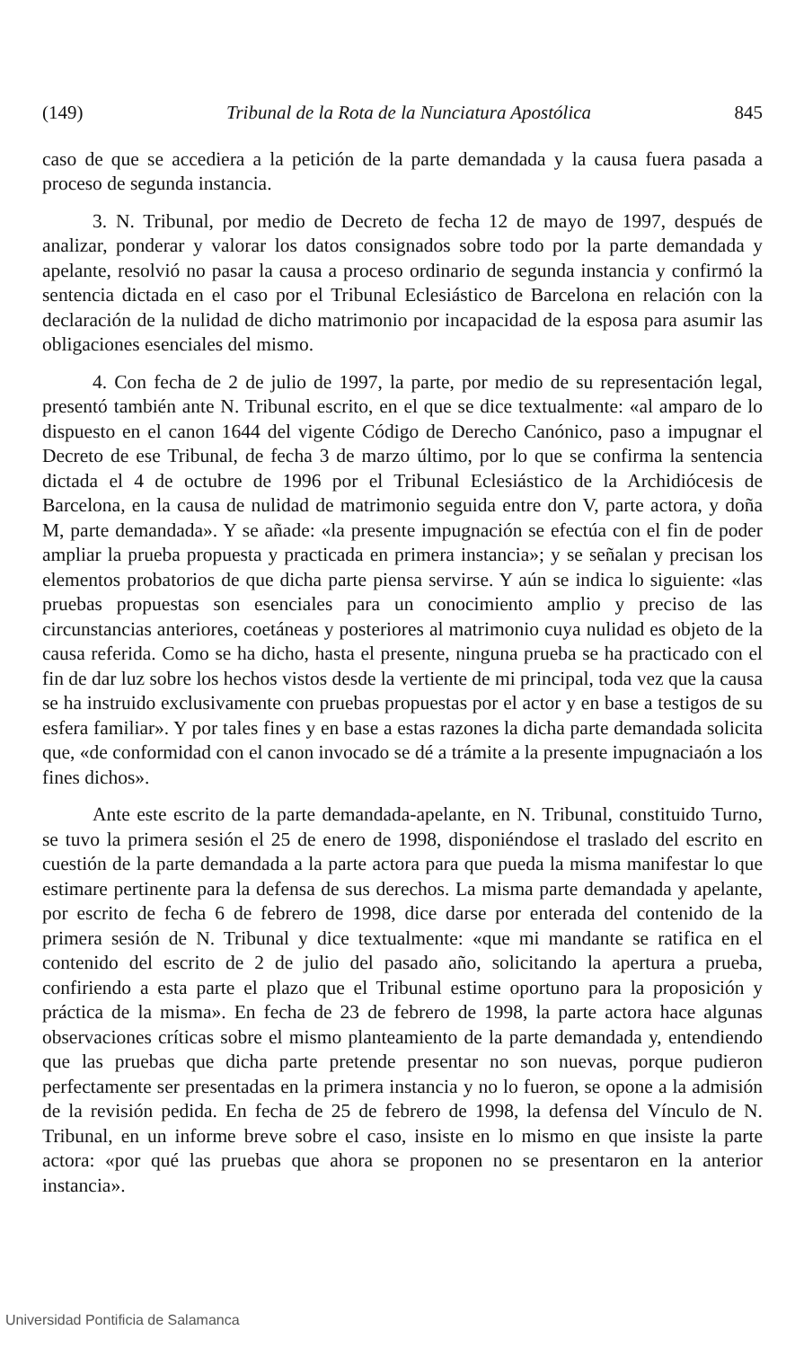(149) Tribunal de la Rota de la Nunciatura Apostólica 845
caso de que se accediera a la petición de la parte demandada y la causa fuera pasada a proceso de segunda instancia.
3. N. Tribunal, por medio de Decreto de fecha 12 de mayo de 1997, después de analizar, ponderar y valorar los datos consignados sobre todo por la parte demandada y apelante, resolvió no pasar la causa a proceso ordinario de segunda instancia y confirmó la sentencia dictada en el caso por el Tribunal Eclesiástico de Barcelona en relación con la declaración de la nulidad de dicho matrimonio por incapacidad de la esposa para asumir las obligaciones esenciales del mismo.
4. Con fecha de 2 de julio de 1997, la parte, por medio de su representación legal, presentó también ante N. Tribunal escrito, en el que se dice textualmente: «al amparo de lo dispuesto en el canon 1644 del vigente Código de Derecho Canónico, paso a impugnar el Decreto de ese Tribunal, de fecha 3 de marzo último, por lo que se confirma la sentencia dictada el 4 de octubre de 1996 por el Tribunal Eclesiástico de la Archidiócesis de Barcelona, en la causa de nulidad de matrimonio seguida entre don V, parte actora, y doña M, parte demandada». Y se añade: «la presente impugnación se efectúa con el fin de poder ampliar la prueba propuesta y practicada en primera instancia»; y se señalan y precisan los elementos probatorios de que dicha parte piensa servirse. Y aún se indica lo siguiente: «las pruebas propuestas son esenciales para un conocimiento amplio y preciso de las circunstancias anteriores, coetáneas y posteriores al matrimonio cuya nulidad es objeto de la causa referida. Como se ha dicho, hasta el presente, ninguna prueba se ha practicado con el fin de dar luz sobre los hechos vistos desde la vertiente de mi principal, toda vez que la causa se ha instruido exclusivamente con pruebas propuestas por el actor y en base a testigos de su esfera familiar». Y por tales fines y en base a estas razones la dicha parte demandada solicita que, «de conformidad con el canon invocado se dé a trámite a la presente impugnaciaón a los fines dichos».
Ante este escrito de la parte demandada-apelante, en N. Tribunal, constituido Turno, se tuvo la primera sesión el 25 de enero de 1998, disponiéndose el traslado del escrito en cuestión de la parte demandada a la parte actora para que pueda la misma manifestar lo que estimare pertinente para la defensa de sus derechos. La misma parte demandada y apelante, por escrito de fecha 6 de febrero de 1998, dice darse por enterada del contenido de la primera sesión de N. Tribunal y dice textualmente: «que mi mandante se ratifica en el contenido del escrito de 2 de julio del pasado año, solicitando la apertura a prueba, confiriendo a esta parte el plazo que el Tribunal estime oportuno para la proposición y práctica de la misma». En fecha de 23 de febrero de 1998, la parte actora hace algunas observaciones críticas sobre el mismo planteamiento de la parte demandada y, entendiendo que las pruebas que dicha parte pretende presentar no son nuevas, porque pudieron perfectamente ser presentadas en la primera instancia y no lo fueron, se opone a la admisión de la revisión pedida. En fecha de 25 de febrero de 1998, la defensa del Vínculo de N. Tribunal, en un informe breve sobre el caso, insiste en lo mismo en que insiste la parte actora: «por qué las pruebas que ahora se proponen no se presentaron en la anterior instancia».
Universidad Pontificia de Salamanca